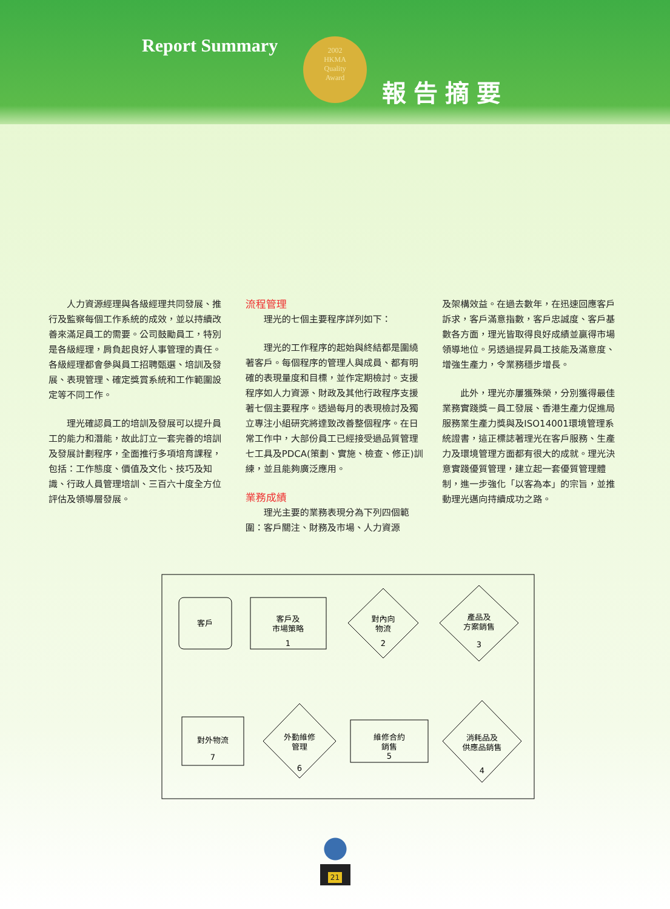Report Summary
2002
HKMA
Quality
Award
報告摘要
人力資源經理與各級經理共同發展、推行及監察每個工作系統的成效，並以持續改善來滿足員工的需要。公司鼓勵員工，特別是各級經理，肩負起良好人事管理的責任。各級經理都會參與員工招聘甄選、培訓及發展、表現管理、確定獎賞系統和工作範圍設定等不同工作。
理光確認員工的培訓及發展可以提升員工的能力和潛能，故此訂立一套完善的培訓及發展計劃程序，全面推行多項培育課程，包括：工作態度、價值及文化、技巧及知識、行政人員管理培訓、三百六十度全方位評估及領導層發展。
流程管理
理光的七個主要程序詳列如下：
理光的工作程序的起始與終結都是圍繞著客戶。每個程序的管理人與成員、都有明確的表現量度和目標，並作定期檢討。支援程序如人力資源、財政及其他行政程序支援著七個主要程序。透過每月的表現檢討及獨立專注小組研究將達致改善整個程序。在日常工作中，大部份員工已經接受過品質管理七工具及PDCA(策劃、實施、檢查、修正)訓練，並且能夠廣泛應用。
業務成績
理光主要的業務表現分為下列四個範圍：客戶關注、財務及市場、人力資源
及架構效益。在過去數年，在迅速回應客戶訴求，客戶滿意指數，客戶忠誠度、客戶基數各方面，理光皆取得良好成績並贏得市場領導地位。另透過提昇員工技能及滿意度、增強生產力，令業務穩步增長。
此外，理光亦屢獲殊榮，分別獲得最佳業務實踐獎－員工發展、香港生產力促進局服務業生產力獎與及ISO14001環境管理系統證書，這正標誌著理光在客戶服務、生產力及環境管理方面都有很大的成就。理光決意實踐優質管理，建立起一套優質管理體制，進一步強化「以客為本」的宗旨，並推動理光邁向持續成功之路。
客戶
客戶及
市場策略
1
對內向
物流
2
產品及
方案銷售
3
消耗品及
供應品銷售
4
維修合約
銷售
5
外勤維修
管理
6
對外物流
7
21